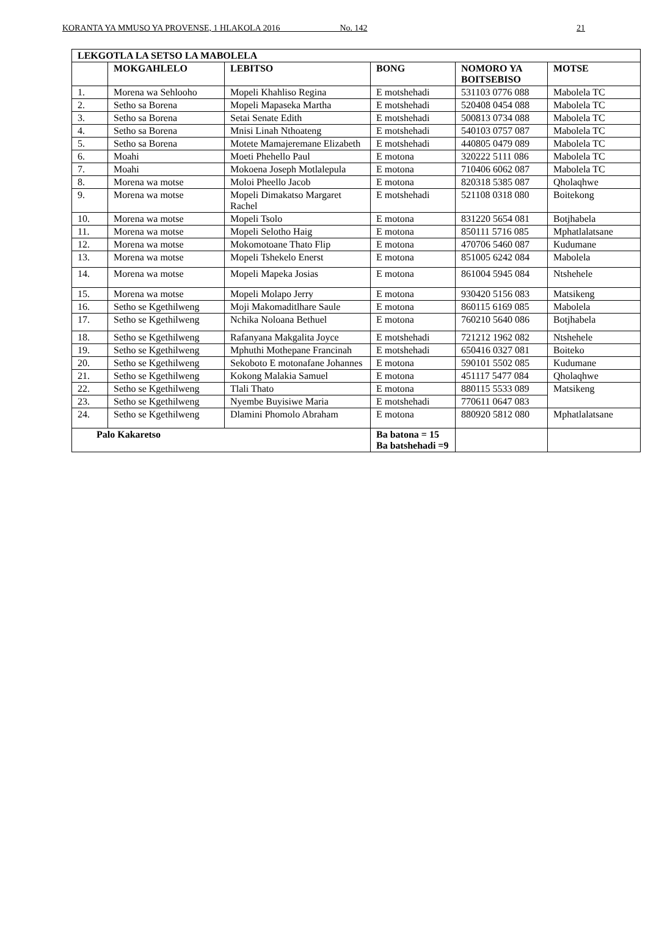KORANTA YA MMUSO YA PROVENSE, 1 HLAKOLA 2016 _____ No. 142 21
| LEKGOTLA LA SETSO LA MABOLELA | | | | | |
| --- | --- | --- | --- | --- | --- |
| | MOKGAHLELO | LEBITSO | BONG | NOMORO YA BOITSEBISO | MOTSE |
| 1. | Morena wa Sehlooho | Mopeli Khahliso Regina | E motshehadi | 531103 0776 088 | Mabolela TC |
| 2. | Setho sa Borena | Mopeli Mapaseka Martha | E motshehadi | 520408 0454 088 | Mabolela TC |
| 3. | Setho sa Borena | Setai Senate Edith | E motshehadi | 500813 0734 088 | Mabolela TC |
| 4. | Setho sa Borena | Mnisi Linah Nthoateng | E motshehadi | 540103 0757 087 | Mabolela TC |
| 5. | Setho sa Borena | Motete Mamajeremane Elizabeth | E motshehadi | 440805 0479 089 | Mabolela TC |
| 6. | Moahi | Moeti Phehello Paul | E motona | 320222 5111 086 | Mabolela TC |
| 7. | Moahi | Mokoena Joseph Motlalepula | E motona | 710406 6062 087 | Mabolela TC |
| 8. | Morena wa motse | Moloi Pheello Jacob | E motona | 820318 5385 087 | Qholaqhwe |
| 9. | Morena wa motse | Mopeli Dimakatso Margaret Rachel | E motshehadi | 521108 0318 080 | Boitekong |
| 10. | Morena wa motse | Mopeli Tsolo | E motona | 831220 5654 081 | Botjhabela |
| 11. | Morena wa motse | Mopeli Selotho Haig | E motona | 850111 5716 085 | Mphatlalatsane |
| 12. | Morena wa motse | Mokomotoane Thato Flip | E motona | 470706 5460 087 | Kudumane |
| 13. | Morena wa motse | Mopeli Tshekelo Enerst | E motona | 851005 6242 084 | Mabolela |
| 14. | Morena wa motse | Mopeli Mapeka Josias | E motona | 861004 5945 084 | Ntshehele |
| 15. | Morena wa motse | Mopeli Molapo Jerry | E motona | 930420 5156 083 | Matsikeng |
| 16. | Setho se Kgethilweng | Moji Makomaditlhare Saule | E motona | 860115 6169 085 | Mabolela |
| 17. | Setho se Kgethilweng | Nchika Noloana Bethuel | E motona | 760210 5640 086 | Botjhabela |
| 18. | Setho se Kgethilweng | Rafanyana Makgalita Joyce | E motshehadi | 721212 1962 082 | Ntshehele |
| 19. | Setho se Kgethilweng | Mphuthi Mothepane Francinah | E motshehadi | 650416 0327 081 | Boiteko |
| 20. | Setho se Kgethilweng | Sekoboto E motonafane Johannes | E motona | 590101 5502 085 | Kudumane |
| 21. | Setho se Kgethilweng | Kokong Malakia Samuel | E motona | 451117 5477 084 | Qholaqhwe |
| 22. | Setho se Kgethilweng | Tlali Thato | E motona | 880115 5533 089 | Matsikeng |
| 23. | Setho se Kgethilweng | Nyembe Buyisiwe Maria | E motshehadi | 770611 0647 083 | |
| 24. | Setho se Kgethilweng | Dlamini Phomolo Abraham | E motona | 880920 5812 080 | Mphatlalatsane |
| Palo Kakaretso | | | Ba batona = 15 Ba batshehadi =9 | | |